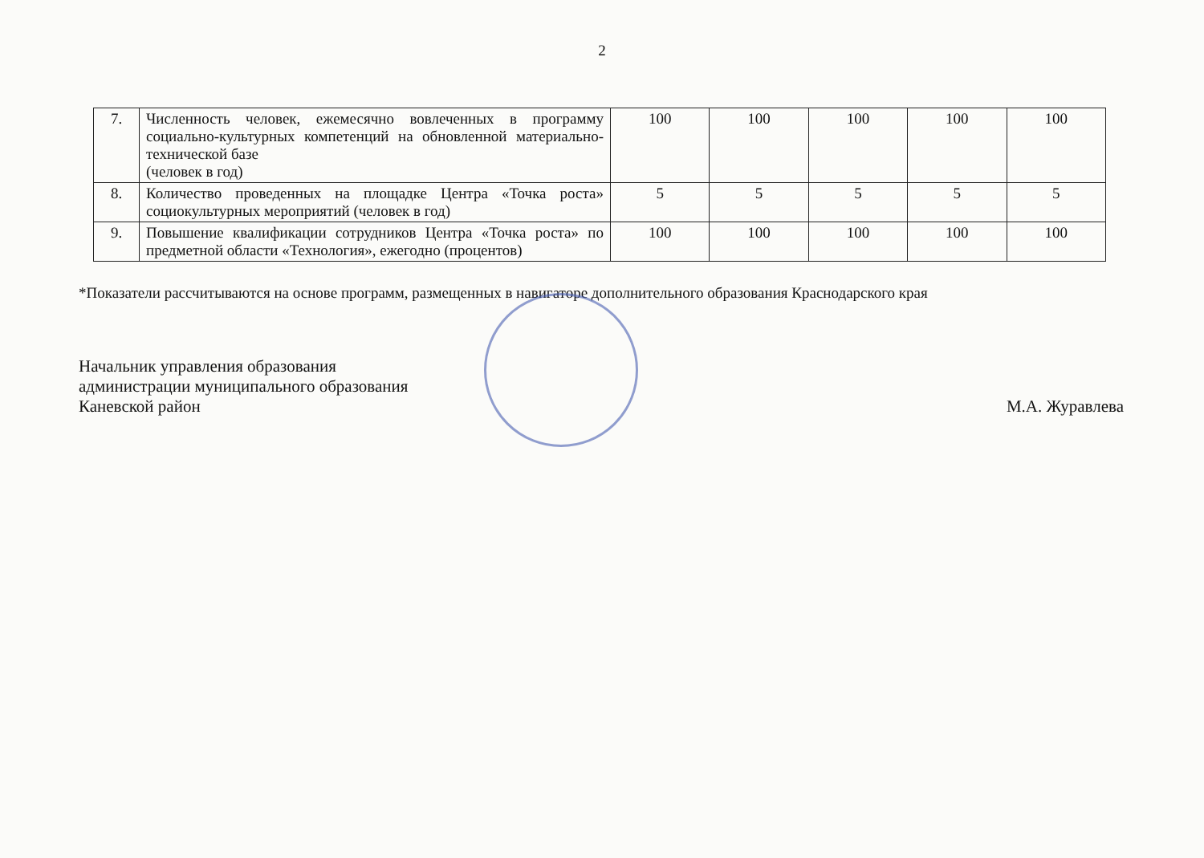2
| 7. | Численность человек, ежемесячно вовлеченных в программу социально-культурных компетенций на обновленной материально-технической базе (человек в год) | 100 | 100 | 100 | 100 | 100 |
| 8. | Количество проведенных на площадке Центра «Точка роста» социокультурных мероприятий (человек в год) | 5 | 5 | 5 | 5 | 5 |
| 9. | Повышение квалификации сотрудников Центра «Точка роста» по предметной области «Технология», ежегодно (процентов) | 100 | 100 | 100 | 100 | 100 |
*Показатели рассчитываются на основе программ, размещенных в навигаторе дополнительного образования Краснодарского края
Начальник управления образования
администрации муниципального образования
Каневской район
М.А. Журавлева